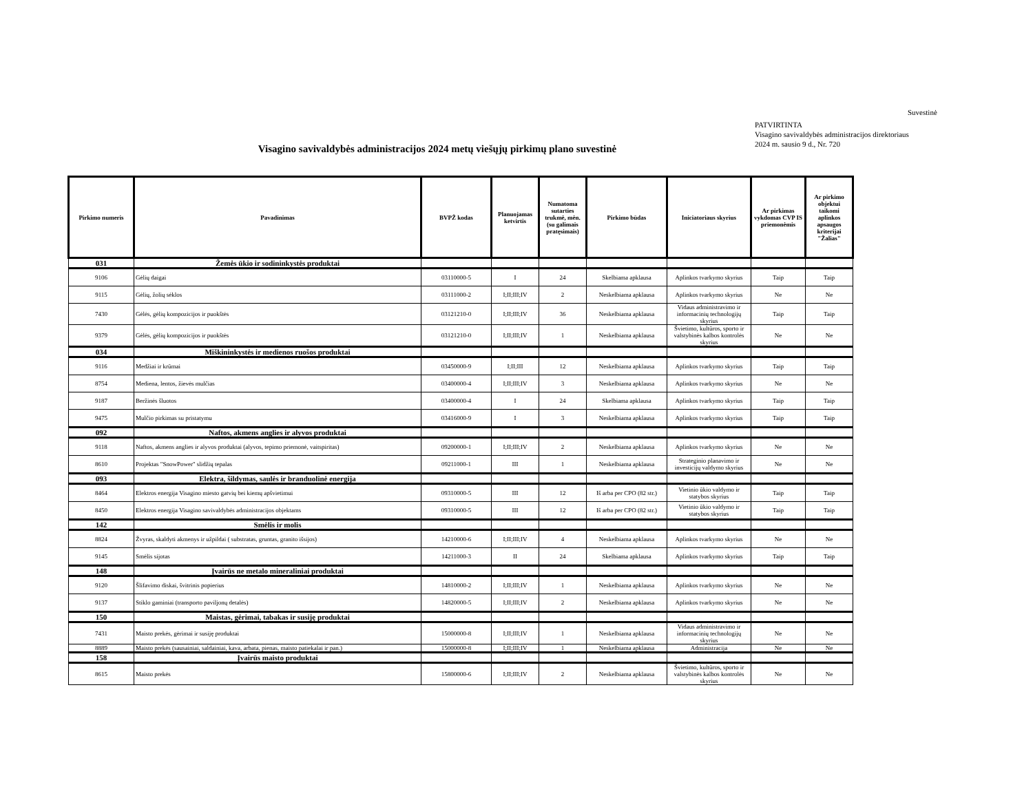Suvestinė
PATVIRTINTA
Visagino savivaldybės administracijos direktoriaus
2024 m. sausio 9 d., Nr. 720
Visagino savivaldybės administracijos 2024 metų viešųjų pirkimų plano suvestinė
| Pirkimo numeris | Pavadinimas | BVPŽ kodas | Planuojamas ketvirtis | Numatoma sutarties trukmė, mėn. (su galimais pratęsimais) | Pirkimo būdas | Iniciatoriaus skyrius | Ar pirkimas vykdomas CVP IS priemonėmis | Ar pirkimo objektui taikomi aplinkos apsaugos kriterijai "Žalias" |
| --- | --- | --- | --- | --- | --- | --- | --- | --- |
| 031 | Žemės ūkio ir sodininkystės produktai | | | | | | | |
| 9106 | Gėlių daigai | 03110000-5 | I | 24 | Skelbiama apklausa | Aplinkos tvarkymo skyrius | Taip | Taip |
| 9115 | Gėlių, žolių sėklos | 03111000-2 | I;II;III;IV | 2 | Neskelbiama apklausa | Aplinkos tvarkymo skyrius | Ne | Ne |
| 7430 | Gėlės, gėlių kompozicijos ir puokštės | 03121210-0 | I;II;III;IV | 36 | Neskelbiama apklausa | Vidaus administravimo ir informacinių technologijų skyrius | Taip | Taip |
| 9379 | Gėlės, gėlių kompozicijos ir puokštės | 03121210-0 | I;II;III;IV | 1 | Neskelbiama apklausa | Švietimo, kultūros, sporto ir valstybinės kalbos kontrolės skyrius | Ne | Ne |
| 034 | Miškininkystės ir medienos ruošos produktai | | | | | | | |
| 9116 | Medžiai ir krūmai | 03450000-9 | I;II;III | 12 | Neskelbiama apklausa | Aplinkos tvarkymo skyrius | Taip | Taip |
| 8754 | Mediena, lentos, žievės mulčias | 03400000-4 | I;II;III;IV | 3 | Neskelbiama apklausa | Aplinkos tvarkymo skyrius | Ne | Ne |
| 9187 | Beržinės šluotos | 03400000-4 | I | 24 | Skelbiama apklausa | Aplinkos tvarkymo skyrius | Taip | Taip |
| 9475 | Mulčio pirkimas su pristatymu | 03416000-9 | I | 3 | Neskelbiama apklausa | Aplinkos tvarkymo skyrius | Taip | Taip |
| 092 | Naftos, akmens anglies ir alyvos produktai | | | | | | | |
| 9118 | Naftos, akmens anglies ir alyvos produktai (alyvos, tepimo priemonė, vaitspiritas) | 09200000-1 | I;II;III;IV | 2 | Neskelbiama apklausa | Aplinkos tvarkymo skyrius | Ne | Ne |
| 8610 | Projektas "SnowPower" slidžių tepalas | 09211000-1 | III | 1 | Neskelbiama apklausa | Strateginio planavimo ir investicijų valdymo skyrius | Ne | Ne |
| 093 | Elektra, šildymas, saulės ir branduolinė energija | | | | | | | |
| 8464 | Elektros energija Visagino miesto gatvių bei kiemų apšvietimui | 09310000-5 | III | 12 | Iš arba per CPO (82 str.) | Vietinio ūkio valdymo ir statybos skyrius | Taip | Taip |
| 8450 | Elektros energija Visagino savivaldybės administracijos objektams | 09310000-5 | III | 12 | Iš arba per CPO (82 str.) | Vietinio ūkio valdymo ir statybos skyrius | Taip | Taip |
| 142 | Smėlis ir molis | | | | | | | |
| 8824 | Žvyras, skaldyti akmenys ir užpildai ( substratas, gruntas, granito išsijos) | 14210000-6 | I;II;III;IV | 4 | Neskelbiama apklausa | Aplinkos tvarkymo skyrius | Ne | Ne |
| 9145 | Smėlis sijotas | 14211000-3 | II | 24 | Skelbiama apklausa | Aplinkos tvarkymo skyrius | Taip | Taip |
| 148 | Įvairūs ne metalo mineraliniai produktai | | | | | | | |
| 9120 | Šlifavimo diskai, švitrinis popierius | 14810000-2 | I;II;III;IV | 1 | Neskelbiama apklausa | Aplinkos tvarkymo skyrius | Ne | Ne |
| 9137 | Stiklo gaminiai (transporto paviljonų detalės) | 14820000-5 | I;II;III;IV | 2 | Neskelbiama apklausa | Aplinkos tvarkymo skyrius | Ne | Ne |
| 150 | Maistas, gėrimai, tabakas ir susiję produktai | | | | | | | |
| 7431 | Maisto prekės, gėrimai ir susiję produktai | 15000000-8 | I;II;III;IV | 1 | Neskelbiama apklausa | Vidaus administravimo ir informacinių technologijų skyrius | Ne | Ne |
| 8889 | Maisto prekės (sausainiai, saldainiai, kava, arbata, pienas, maisto patiekalai ir pan.) | 15000000-8 | I;II;III;IV | 1 | Neskelbiama apklausa | Administracija | Ne | Ne |
| 158 | Įvairūs maisto produktai | | | | | | | |
| 8615 | Maisto prekės | 15800000-6 | I;II;III;IV | 2 | Neskelbiama apklausa | Švietimo, kultūros, sporto ir valstybinės kalbos kontrolės skyrius | Ne | Ne |